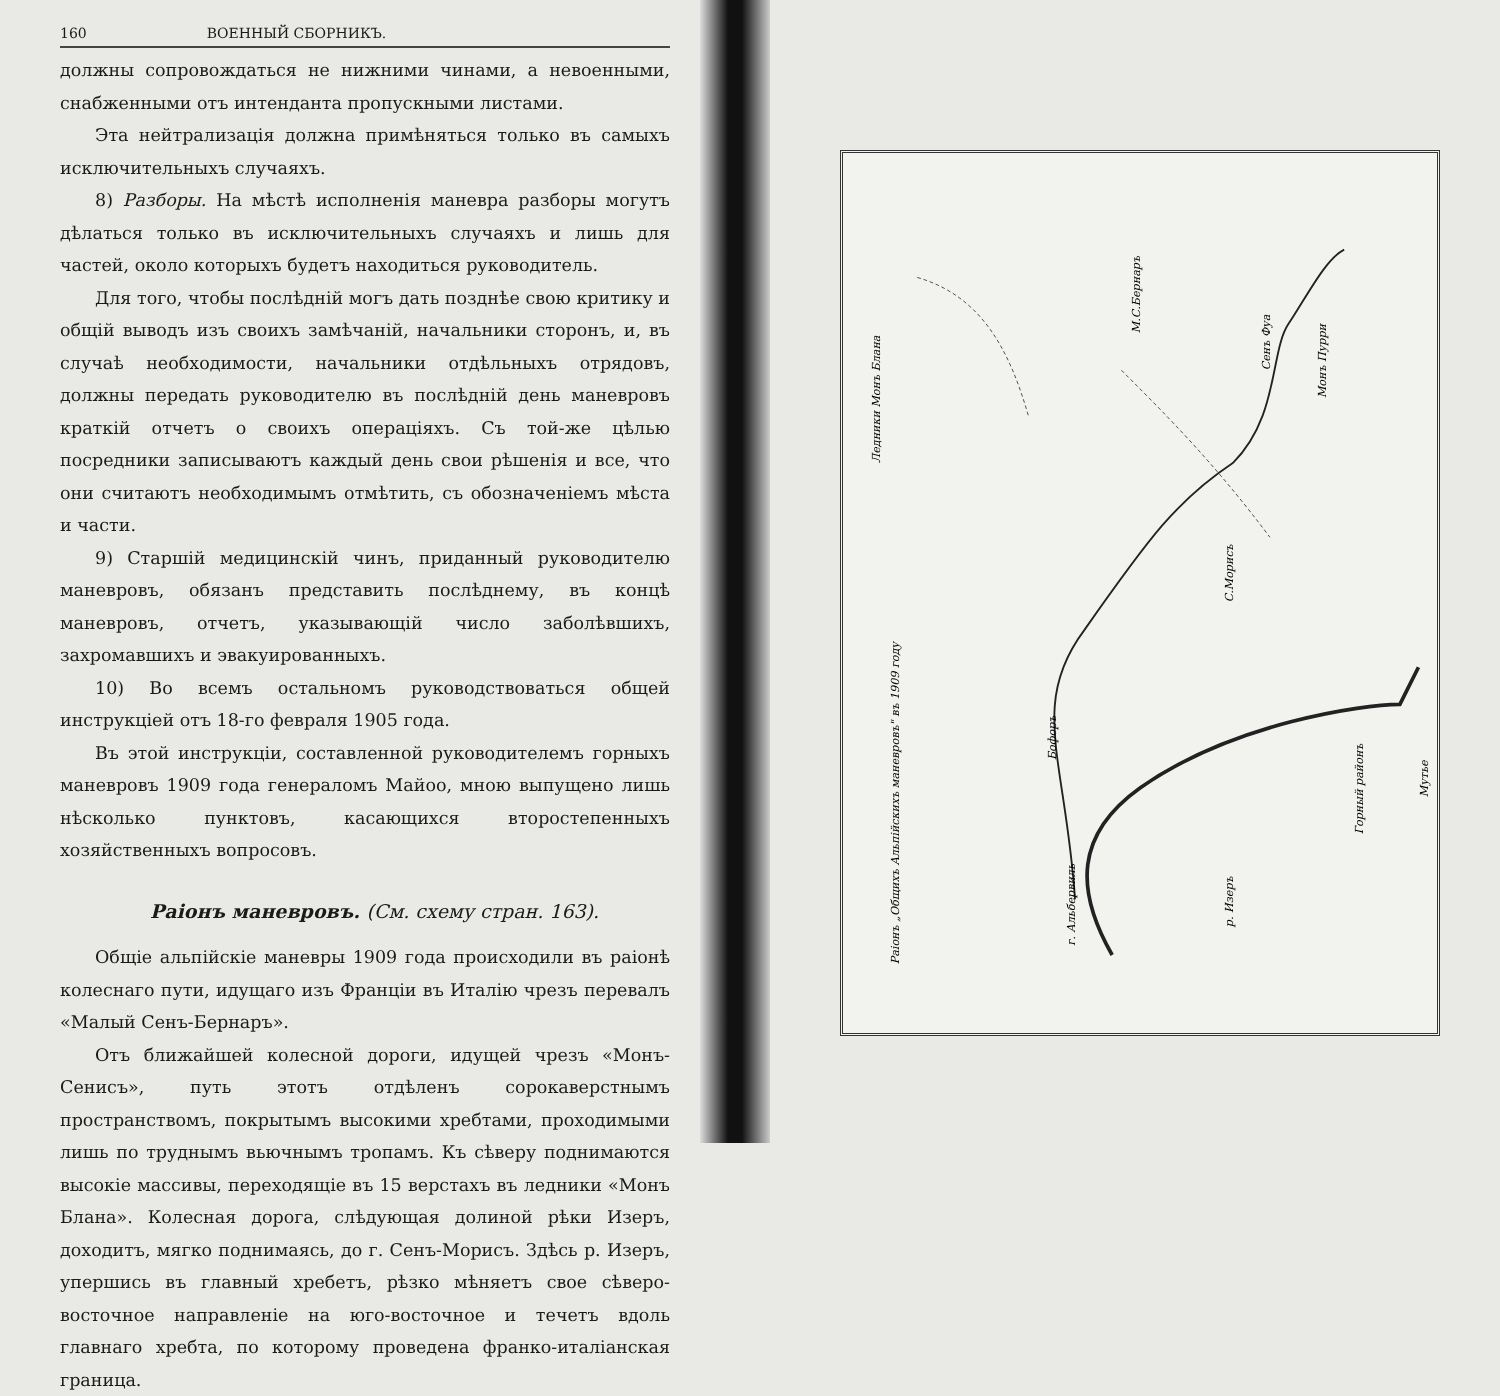160 ВОЕННЫЙ СБОРНИКЪ.
должны сопровождаться не нижними чинами, а невоенными, снабженными отъ интенданта пропускными листами.
Эта нейтрализація должна примѣняться только въ самыхъ исключительныхъ случаяхъ.
8) Разборы. На мѣстѣ исполненія маневра разборы могутъ дѣлаться только въ исключительныхъ случаяхъ и лишь для частей, около которыхъ будетъ находиться руководитель.
Для того, чтобы послѣдній могъ дать позднѣе свою критику и общій выводъ изъ своихъ замѣчаній, начальники сторонъ, и, въ случаѣ необходимости, начальники отдѣльныхъ отрядовъ, должны передать руководителю въ послѣдній день маневровъ краткій отчетъ о своихъ операціяхъ. Съ той-же цѣлью посредники записываютъ каждый день свои рѣшенія и все, что они считаютъ необходимымъ отмѣтить, съ обозначеніемъ мѣста и части.
9) Старшій медицинскій чинъ, приданный руководителю маневровъ, обязанъ представить послѣднему, въ концѣ маневровъ, отчетъ, указывающій число заболѣвшихъ, захромавшихъ и эвакуированныхъ.
10) Во всемъ остальномъ руководствоваться общей инструкціей отъ 18-го февраля 1905 года.
Въ этой инструкціи, составленной руководителемъ горныхъ маневровъ 1909 года генераломъ Майоо, мною выпущено лишь нѣсколько пунктовъ, касающихся второстепенныхъ хозяйственныхъ вопросовъ.
Раіонъ маневровъ. (См. схему стран. 163).
Общіе альпійскіе маневры 1909 года происходили въ раіонѣ колеснаго пути, идущаго изъ Франціи въ Италію чрезъ перевалъ «Малый Сенъ-Бернаръ».
Отъ ближайшей колесной дороги, идущей чрезъ «Монъ-Сенисъ», путь этотъ отдѣленъ сорокаверстнымъ пространствомъ, покрытымъ высокими хребтами, проходимыми лишь по труднымъ вьючнымъ тропамъ. Къ сѣверу поднимаются высокіе массивы, переходящіе въ 15 верстахъ въ ледники «Монъ Блана». Колесная дорога, слѣдующая долиной рѣки Изеръ, доходитъ, мягко поднимаясь, до г. Сенъ-Морисъ. Здѣсь р. Изеръ, упершись въ главный хребетъ, рѣзко мѣняетъ свое сѣверо-восточное направленіе на юго-восточное и течетъ вдоль главнаго хребта, по которому проведена франко-италіанская граница.
Раіонъ „Общихъ Альпійскихъ маневровъ" въ 1909 году
М.С.Бернаръ
Сенъ Фуа
Монъ Пурри
С.Морисъ
Бофоръ
г. Альбервиль
Мутье
р. Изеръ
Горный районъ
Ледники Монъ Блана